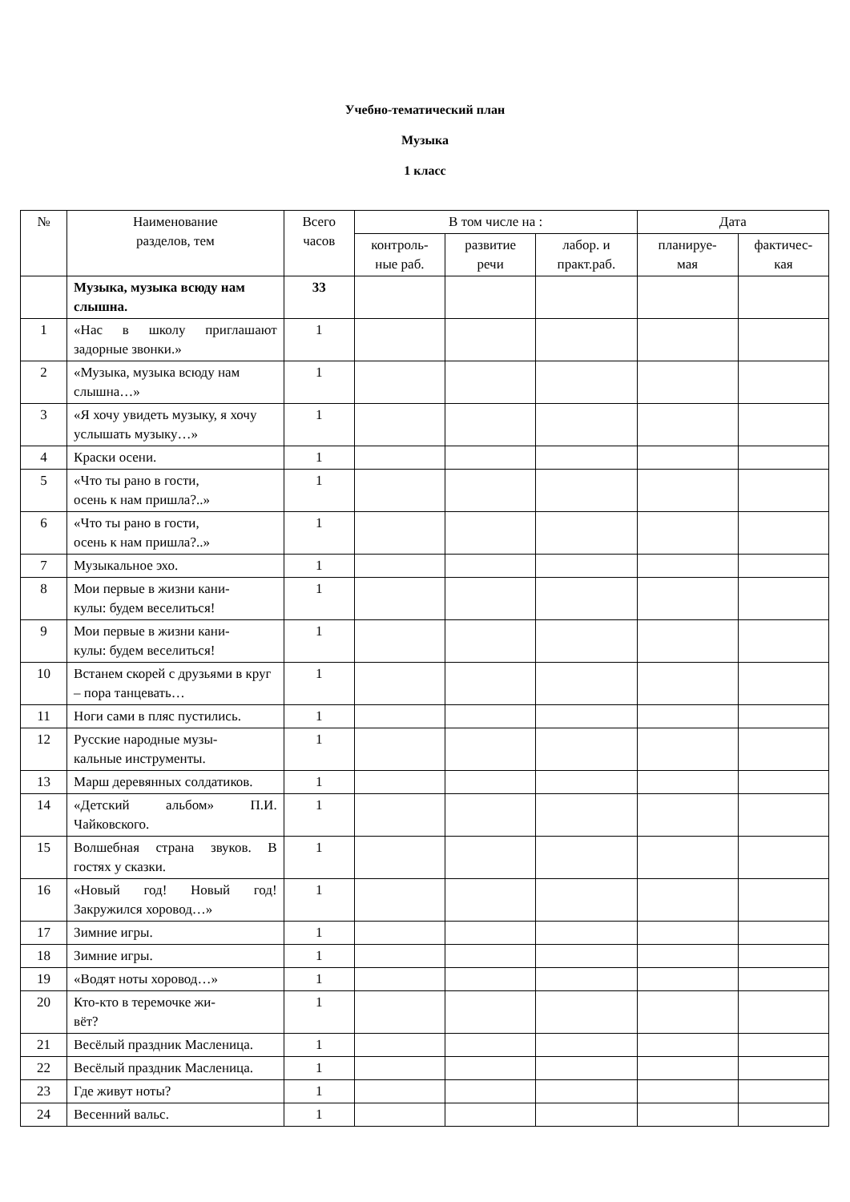Учебно-тематический план
Музыка
1 класс
| № | Наименование разделов, тем | Всего часов | В том числе на : | | | Дата | |
| --- | --- | --- | --- | --- | --- | --- | --- |
| | | | контроль- ные раб. | развитие речи | лабор. и практ.раб. | планируе- мая | фактичес- кая |
| | Музыка, музыка всюду нам слышна. | 33 | | | | | |
| 1 | «Нас в школу приглашают задорные звонки.» | 1 | | | | | |
| 2 | «Музыка, музыка всюду нам слышна…» | 1 | | | | | |
| 3 | «Я хочу увидеть музыку, я хочу услышать музыку…» | 1 | | | | | |
| 4 | Краски осени. | 1 | | | | | |
| 5 | «Что ты рано в гости, осень к нам пришла?..» | 1 | | | | | |
| 6 | «Что ты рано в гости, осень к нам пришла?..» | 1 | | | | | |
| 7 | Музыкальное эхо. | 1 | | | | | |
| 8 | Мои первые в жизни кани- кулы: будем веселиться! | 1 | | | | | |
| 9 | Мои первые в жизни кани- кулы: будем веселиться! | 1 | | | | | |
| 10 | Встанем скорей с друзьями в круг – пора танцевать… | 1 | | | | | |
| 11 | Ноги сами в пляс пустились. | 1 | | | | | |
| 12 | Русские народные музы- кальные инструменты. | 1 | | | | | |
| 13 | Марш деревянных солдатиков. | 1 | | | | | |
| 14 | «Детский альбом» П.И. Чайковского. | 1 | | | | | |
| 15 | Волшебная страна звуков. В гостях у сказки. | 1 | | | | | |
| 16 | «Новый год! Новый год! Закружился хоровод…» | 1 | | | | | |
| 17 | Зимние игры. | 1 | | | | | |
| 18 | Зимние игры. | 1 | | | | | |
| 19 | «Водят ноты хоровод…» | 1 | | | | | |
| 20 | Кто-кто в теремочке жи- вёт? | 1 | | | | | |
| 21 | Весёлый праздник Масленица. | 1 | | | | | |
| 22 | Весёлый праздник Масленица. | 1 | | | | | |
| 23 | Где живут ноты? | 1 | | | | | |
| 24 | Весенний вальс. | 1 | | | | | |